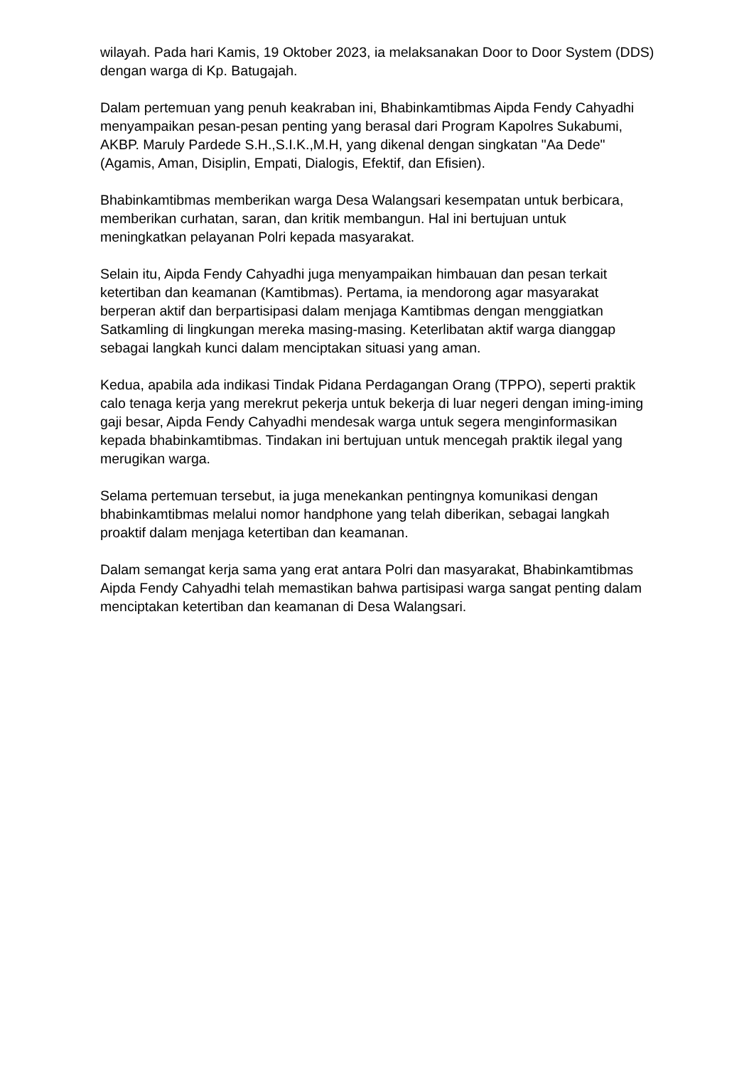wilayah. Pada hari Kamis, 19 Oktober 2023, ia melaksanakan Door to Door System (DDS) dengan warga di Kp. Batugajah.
Dalam pertemuan yang penuh keakraban ini, Bhabinkamtibmas Aipda Fendy Cahyadhi menyampaikan pesan-pesan penting yang berasal dari Program Kapolres Sukabumi, AKBP. Maruly Pardede S.H.,S.I.K.,M.H, yang dikenal dengan singkatan "Aa Dede" (Agamis, Aman, Disiplin, Empati, Dialogis, Efektif, dan Efisien).
Bhabinkamtibmas memberikan warga Desa Walangsari kesempatan untuk berbicara, memberikan curhatan, saran, dan kritik membangun. Hal ini bertujuan untuk meningkatkan pelayanan Polri kepada masyarakat.
Selain itu, Aipda Fendy Cahyadhi juga menyampaikan himbauan dan pesan terkait ketertiban dan keamanan (Kamtibmas). Pertama, ia mendorong agar masyarakat berperan aktif dan berpartisipasi dalam menjaga Kamtibmas dengan menggiatkan Satkamling di lingkungan mereka masing-masing. Keterlibatan aktif warga dianggap sebagai langkah kunci dalam menciptakan situasi yang aman.
Kedua, apabila ada indikasi Tindak Pidana Perdagangan Orang (TPPO), seperti praktik calo tenaga kerja yang merekrut pekerja untuk bekerja di luar negeri dengan iming-iming gaji besar, Aipda Fendy Cahyadhi mendesak warga untuk segera menginformasikan kepada bhabinkamtibmas. Tindakan ini bertujuan untuk mencegah praktik ilegal yang merugikan warga.
Selama pertemuan tersebut, ia juga menekankan pentingnya komunikasi dengan bhabinkamtibmas melalui nomor handphone yang telah diberikan, sebagai langkah proaktif dalam menjaga ketertiban dan keamanan.
Dalam semangat kerja sama yang erat antara Polri dan masyarakat, Bhabinkamtibmas Aipda Fendy Cahyadhi telah memastikan bahwa partisipasi warga sangat penting dalam menciptakan ketertiban dan keamanan di Desa Walangsari.